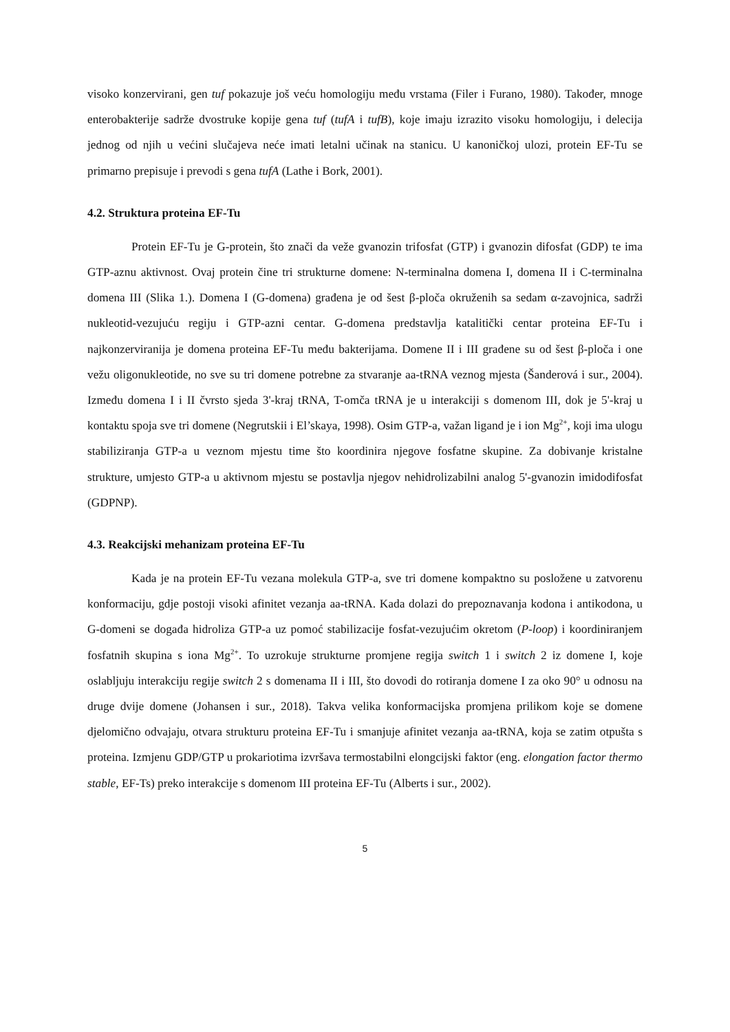visoko konzervirani, gen tuf pokazuje još veću homologiju među vrstama (Filer i Furano, 1980). Također, mnoge enterobakterije sadrže dvostruke kopije gena tuf (tufA i tufB), koje imaju izrazito visoku homologiju, i delecija jednog od njih u većini slučajeva neće imati letalni učinak na stanicu. U kanoničkoj ulozi, protein EF-Tu se primarno prepisuje i prevodi s gena tufA (Lathe i Bork, 2001).
4.2. Struktura proteina EF-Tu
Protein EF-Tu je G-protein, što znači da veže gvanozin trifosfat (GTP) i gvanozin difosfat (GDP) te ima GTP-aznu aktivnost. Ovaj protein čine tri strukturne domene: N-terminalna domena I, domena II i C-terminalna domena III (Slika 1.). Domena I (G-domena) građena je od šest β-ploča okruženih sa sedam α-zavojnica, sadrži nukleotid-vezujuću regiju i GTP-azni centar. G-domena predstavlja katalitički centar proteina EF-Tu i najkonzerviranija je domena proteina EF-Tu među bakterijama. Domene II i III građene su od šest β-ploča i one vežu oligonukleotide, no sve su tri domene potrebne za stvaranje aa-tRNA veznog mjesta (Šanderová i sur., 2004). Između domena I i II čvrsto sjeda 3'-kraj tRNA, T-omča tRNA je u interakciji s domenom III, dok je 5'-kraj u kontaktu spoja sve tri domene (Negrutskii i El’skaya, 1998). Osim GTP-a, važan ligand je i ion Mg<sup>2+</sup>, koji ima ulogu stabiliziranja GTP-a u veznom mjestu time što koordinira njegove fosfatne skupine. Za dobivanje kristalne strukture, umjesto GTP-a u aktivnom mjestu se postavlja njegov nehidrolizabilni analog 5'-gvanozin imidodifosfat (GDPNP).
4.3. Reakcijski mehanizam proteina EF-Tu
Kada je na protein EF-Tu vezana molekula GTP-a, sve tri domene kompaktno su posložene u zatvorenu konformaciju, gdje postoji visoki afinitet vezanja aa-tRNA. Kada dolazi do prepoznavanja kodona i antikodona, u G-domeni se događa hidroliza GTP-a uz pomoć stabilizacije fosfat-vezujućim okretom (P-loop) i koordiniranjem fosfatnih skupina s iona Mg<sup>2+</sup>. To uzrokuje strukturne promjene regija switch 1 i switch 2 iz domene I, koje oslabljuju interakciju regije switch 2 s domenama II i III, što dovodi do rotiranja domene I za oko 90° u odnosu na druge dvije domene (Johansen i sur., 2018). Takva velika konformacijska promjena prilikom koje se domene djelomično odvajaju, otvara strukturu proteina EF-Tu i smanjuje afinitet vezanja aa-tRNA, koja se zatim otpušta s proteina. Izmjenu GDP/GTP u prokariotima izvršava termostabilni elongcijski faktor (eng. elongation factor thermo stable, EF-Ts) preko interakcije s domenom III proteina EF-Tu (Alberts i sur., 2002).
5